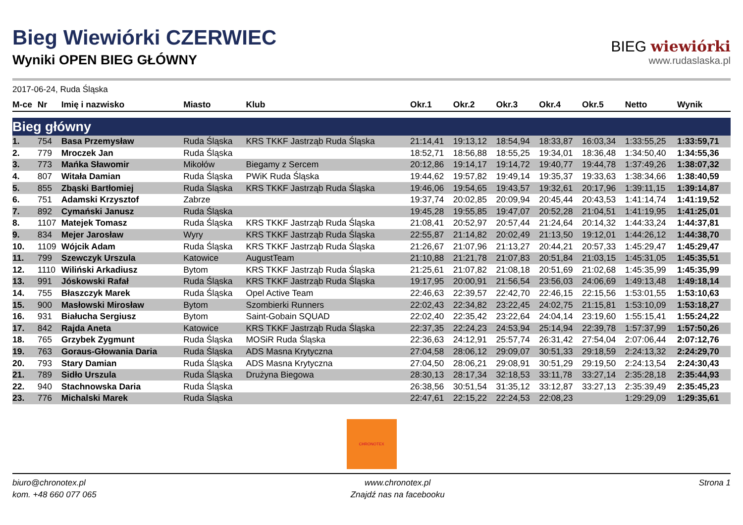Bieg Wiewiórki CZERWIEC
Wyniki OPEN BIEG GŁÓWNY
BIEG wiewiórki
www.rudaslaska.pl
2017-06-24, Ruda Śląska
| M-ce | Nr | Imię i nazwisko | Miasto | Klub | Okr.1 | Okr.2 | Okr.3 | Okr.4 | Okr.5 | Netto | Wynik |
| --- | --- | --- | --- | --- | --- | --- | --- | --- | --- | --- | --- |
| Bieg główny | | | | | | | | | | | |
| 1. | 754 | Basa Przemysław | Ruda Śląska | KRS TKKF Jastrząb Ruda Śląska | 21:14,41 | 19:13,12 | 18:54,94 | 18:33,87 | 16:03,34 | 1:33:55,25 | 1:33:59,71 |
| 2. | 779 | Mroczek Jan | Ruda Śląska | | 18:52,71 | 18:56,88 | 18:55,25 | 19:34,01 | 18:36,48 | 1:34:50,40 | 1:34:55,36 |
| 3. | 773 | Mańka Sławomir | Mikołów | Biegamy z Sercem | 20:12,86 | 19:14,17 | 19:14,72 | 19:40,77 | 19:44,78 | 1:37:49,26 | 1:38:07,32 |
| 4. | 807 | Witała Damian | Ruda Śląska | PWiK Ruda Śląska | 19:44,62 | 19:57,82 | 19:49,14 | 19:35,37 | 19:33,63 | 1:38:34,66 | 1:38:40,59 |
| 5. | 855 | Zbąski Bartłomiej | Ruda Śląska | KRS TKKF Jastrząb Ruda Śląska | 19:46,06 | 19:54,65 | 19:43,57 | 19:32,61 | 20:17,96 | 1:39:11,15 | 1:39:14,87 |
| 6. | 751 | Adamski Krzysztof | Zabrze | | 19:37,74 | 20:02,85 | 20:09,94 | 20:45,44 | 20:43,53 | 1:41:14,74 | 1:41:19,52 |
| 7. | 892 | Cymański Janusz | Ruda Śląska | | 19:45,28 | 19:55,85 | 19:47,07 | 20:52,28 | 21:04,51 | 1:41:19,95 | 1:41:25,01 |
| 8. | 1107 | Matejek Tomasz | Ruda Śląska | KRS TKKF Jastrząb Ruda Śląska | 21:08,41 | 20:52,97 | 20:57,44 | 21:24,64 | 20:14,32 | 1:44:33,24 | 1:44:37,81 |
| 9. | 834 | Mejer Jarosław | Wyry | KRS TKKF Jastrząb Ruda Śląska | 22:55,87 | 21:14,82 | 20:02,49 | 21:13,50 | 19:12,01 | 1:44:26,12 | 1:44:38,70 |
| 10. | 1109 | Wójcik Adam | Ruda Śląska | KRS TKKF Jastrząb Ruda Śląska | 21:26,67 | 21:07,96 | 21:13,27 | 20:44,21 | 20:57,33 | 1:45:29,47 | 1:45:29,47 |
| 11. | 799 | Szewczyk Urszula | Katowice | AugustTeam | 21:10,88 | 21:21,78 | 21:07,83 | 20:51,84 | 21:03,15 | 1:45:31,05 | 1:45:35,51 |
| 12. | 1110 | Wiliński Arkadiusz | Bytom | KRS TKKF Jastrząb Ruda Śląska | 21:25,61 | 21:07,82 | 21:08,18 | 20:51,69 | 21:02,68 | 1:45:35,99 | 1:45:35,99 |
| 13. | 991 | Jóskowski Rafał | Ruda Śląska | KRS TKKF Jastrząb Ruda Śląska | 19:17,95 | 20:00,91 | 21:56,54 | 23:56,03 | 24:06,69 | 1:49:13,48 | 1:49:18,14 |
| 14. | 755 | Błaszczyk Marek | Ruda Śląska | Opel Active Team | 22:46,63 | 22:39,57 | 22:42,70 | 22:46,15 | 22:15,56 | 1:53:01,55 | 1:53:10,63 |
| 15. | 900 | Masłowski Mirosław | Bytom | Szombierki Runners | 22:02,43 | 22:34,82 | 23:22,45 | 24:02,75 | 21:15,81 | 1:53:10,09 | 1:53:18,27 |
| 16. | 931 | Białucha Sergiusz | Bytom | Saint-Gobain SQUAD | 22:02,40 | 22:35,42 | 23:22,64 | 24:04,14 | 23:19,60 | 1:55:15,41 | 1:55:24,22 |
| 17. | 842 | Rajda Aneta | Katowice | KRS TKKF Jastrząb Ruda Śląska | 22:37,35 | 22:24,23 | 24:53,94 | 25:14,94 | 22:39,78 | 1:57:37,99 | 1:57:50,26 |
| 18. | 765 | Grzybek Zygmunt | Ruda Śląska | MOSiR Ruda Śląska | 22:36,63 | 24:12,91 | 25:57,74 | 26:31,42 | 27:54,04 | 2:07:06,44 | 2:07:12,76 |
| 19. | 763 | Goraus-Głowania Daria | Ruda Śląska | ADS Masna Krytyczna | 27:04,58 | 28:06,12 | 29:09,07 | 30:51,33 | 29:18,59 | 2:24:13,32 | 2:24:29,70 |
| 20. | 793 | Stary Damian | Ruda Śląska | ADS Masna Krytyczna | 27:04,50 | 28:06,21 | 29:08,91 | 30:51,29 | 29:19,50 | 2:24:13,54 | 2:24:30,43 |
| 21. | 789 | Sidło Urszula | Ruda Śląska | Drużyna Biegowa | 28:30,13 | 28:17,34 | 32:18,53 | 33:11,78 | 33:27,14 | 2:35:28,18 | 2:35:44,93 |
| 22. | 940 | Stachnowska Daria | Ruda Śląska | | 26:38,56 | 30:51,54 | 31:35,12 | 33:12,87 | 33:27,13 | 2:35:39,49 | 2:35:45,23 |
| 23. | 776 | Michalski Marek | Ruda Śląska | | 22:47,61 | 22:15,22 | 22:24,53 | 22:08,23 | | 1:29:29,09 | 1:29:35,61 |
CHRONOTEX
biuro@chronotex.pl
kom. +48 660 077 065
www.chronotex.pl
Znajdź nas na facebooku
Strona 1